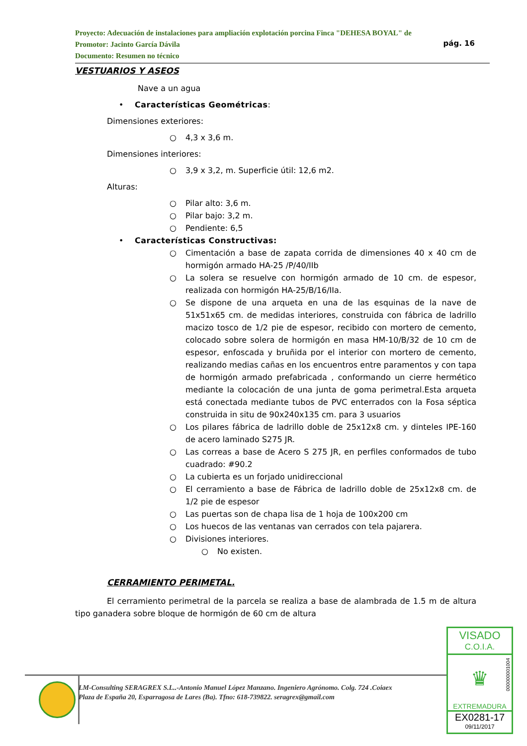Proyecto: Adecuación de instalaciones para ampliación explotación porcina Finca "DEHESA BOYAL" de
Promotor: Jacinto García Dávila
Documento: Resumen no técnico
pág. 16
VESTUARIOS Y ASEOS
Nave a un agua
• Características Geométricas:
Dimensiones exteriores:
○ 4,3 x 3,6 m.
Dimensiones interiores:
○ 3,9 x 3,2, m. Superficie útil: 12,6 m2.
Alturas:
○ Pilar alto: 3,6 m.
○ Pilar bajo: 3,2 m.
○ Pendiente: 6,5
• Características Constructivas:
○ Cimentación a base de zapata corrida de dimensiones 40 x 40 cm de hormigón armado HA-25 /P/40/IIb
○ La solera se resuelve con hormigón armado de 10 cm. de espesor, realizada con hormigón HA-25/B/16/IIa.
○ Se dispone de una arqueta en una de las esquinas de la nave de 51x51x65 cm. de medidas interiores, construida con fábrica de ladrillo macizo tosco de 1/2 pie de espesor, recibido con mortero de cemento, colocado sobre solera de hormigón en masa HM-10/B/32 de 10 cm de espesor, enfoscada y bruñida por el interior con mortero de cemento, realizando medias cañas en los encuentros entre paramentos y con tapa de hormigón armado prefabricada , conformando un cierre hermético mediante la colocación de una junta de goma perimetral.Esta arqueta está conectada mediante tubos de PVC enterrados con la Fosa séptica construida in situ de 90x240x135 cm. para 3 usuarios
○ Los pilares fábrica de ladrillo doble de 25x12x8 cm. y dinteles IPE-160 de acero laminado S275 JR.
○ Las correas a base de Acero S 275 JR, en perfiles conformados de tubo cuadrado: #90.2
○ La cubierta es un forjado unidireccional
○ El cerramiento a base de Fábrica de ladrillo doble de 25x12x8 cm. de 1/2 pie de espesor
○ Las puertas son de chapa lisa de 1 hoja de 100x200 cm
○ Los huecos de las ventanas van cerrados con tela pajarera.
○ Divisiones interiores.
○ No existen.
CERRAMIENTO PERIMETAL.
El cerramiento perimetral de la parcela se realiza a base de alambrada de 1.5 m de altura tipo ganadera sobre bloque de hormigón de 60 cm de altura
LM-Consulting SERAGREX S.L..-Antonio Manuel López Manzano. Ingeniero Agrónomo. Colg. 724 .Coiaex
Plaza de España 20, Esparragosa de Lares (Ba). Tfno: 618-739822. seragrex@gmail.com
VISADO
C.O.I.A.
♛
000000001004
EXTREMADURA
EX0281-17
09/11/2017